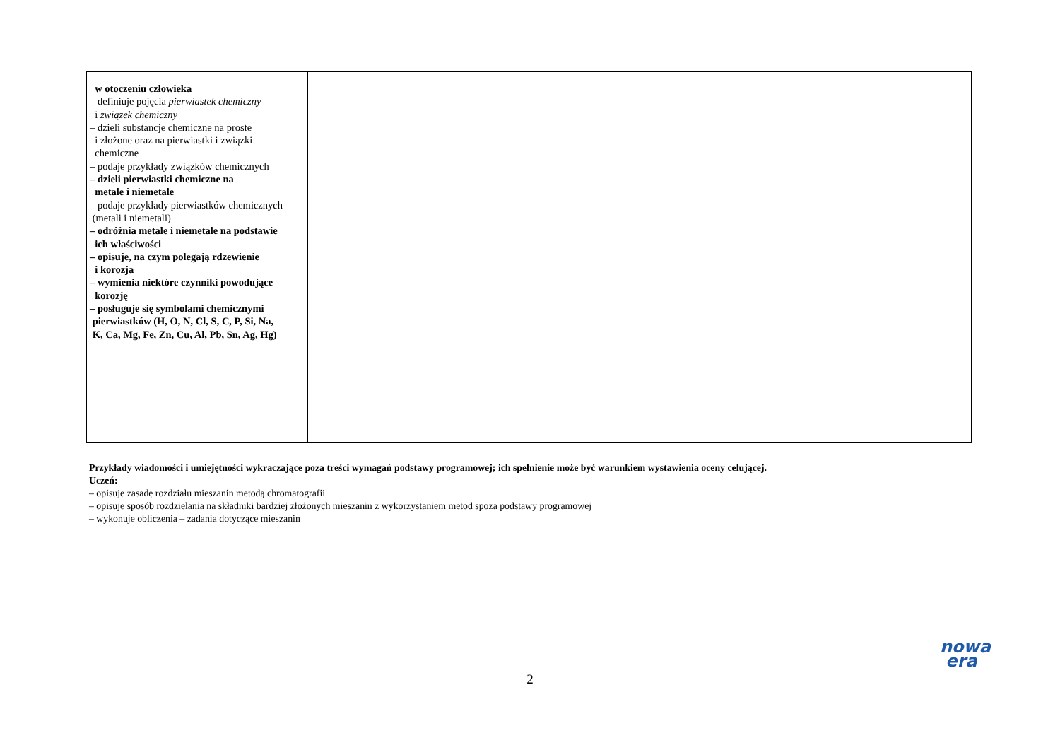| w otoczeniu człowieka – definiuje pojęcia pierwiastek chemiczny i związek chemiczny – dzieli substancje chemiczne na proste i złożone oraz na pierwiastki i związki chemiczne – podaje przykłady związków chemicznych – dzieli pierwiastki chemiczne na metale i niemetale – podaje przykłady pierwiastków chemicznych (metali i niemetali) – odróżnia metale i niemetale na podstawie ich właściwości – opisuje, na czym polegają rdzewienie i korozja – wymienia niektóre czynniki powodujące korozję – posługuje się symbolami chemicznymi pierwiastków (H, O, N, Cl, S, C, P, Si, Na, K, Ca, Mg, Fe, Zn, Cu, Al, Pb, Sn, Ag, Hg) | | | |
Przykłady wiadomości i umiejętności wykraczające poza treści wymagań podstawy programowej; ich spełnienie może być warunkiem wystawienia oceny celującej.
Uczeń:
– opisuje zasadę rozdziału mieszanin metodą chromatografii
– opisuje sposób rozdzielania na składniki bardziej złożonych mieszanin z wykorzystaniem metod spoza podstawy programowej
– wykonuje obliczenia – zadania dotyczące mieszanin
nowa
era
2